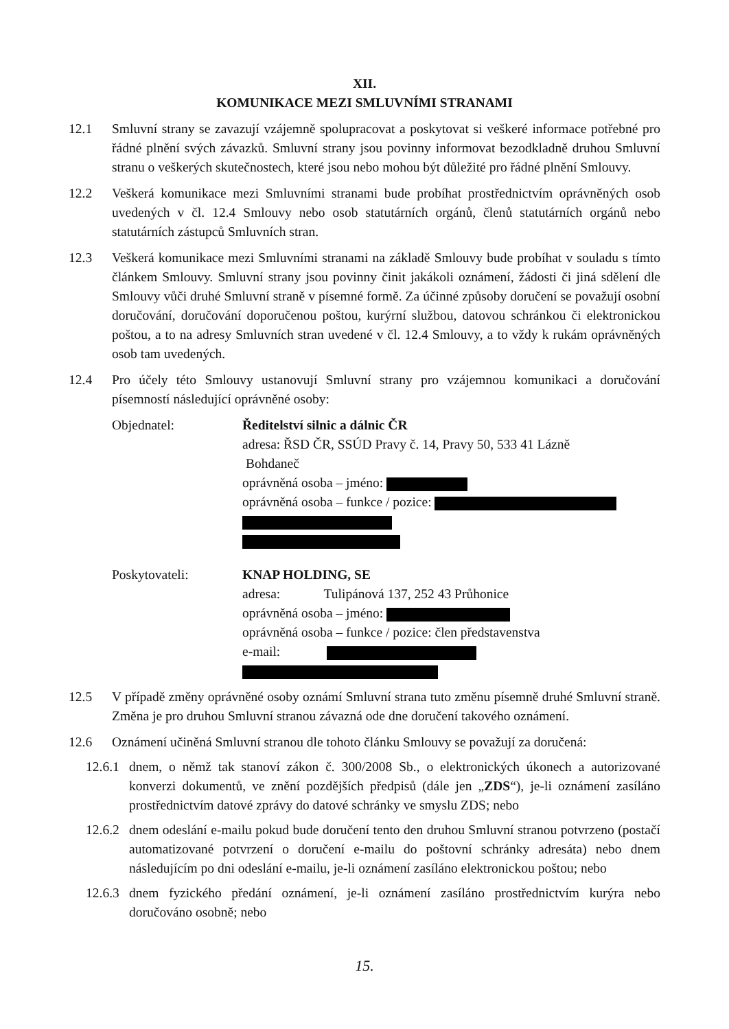XII.
KOMUNIKACE MEZI SMLUVNÍMI STRANAMI
12.1 Smluvní strany se zavazují vzájemně spolupracovat a poskytovat si veškeré informace potřebné pro řádné plnění svých závazků. Smluvní strany jsou povinny informovat bezodkladně druhou Smluvní stranu o veškerých skutečnostech, které jsou nebo mohou být důležité pro řádné plnění Smlouvy.
12.2 Veškerá komunikace mezi Smluvními stranami bude probíhat prostřednictvím oprávněných osob uvedených v čl. 12.4 Smlouvy nebo osob statutárních orgánů, členů statutárních orgánů nebo statutárních zástupců Smluvních stran.
12.3 Veškerá komunikace mezi Smluvními stranami na základě Smlouvy bude probíhat v souladu s tímto článkem Smlouvy. Smluvní strany jsou povinny činit jakákoli oznámení, žádosti či jiná sdělení dle Smlouvy vůči druhé Smluvní straně v písemné formě. Za účinné způsoby doručení se považují osobní doručování, doručování doporučenou poštou, kurýrní službou, datovou schránkou či elektronickou poštou, a to na adresy Smluvních stran uvedené v čl. 12.4 Smlouvy, a to vždy k rukám oprávněných osob tam uvedených.
12.4 Pro účely této Smlouvy ustanovují Smluvní strany pro vzájemnou komunikaci a doručování písemností následující oprávněné osoby:
Objednatel: Ředitelství silnic a dálnic ČR
adresa: ŘSD ČR, SSÚD Pravy č. 14, Pravy 50, 533 41 Lázně
Bohdaneč
oprávněná osoba – jméno:
oprávněná osoba – funkce / pozice:
Poskytovateli: KNAP HOLDING, SE
adresa: Tulipánová 137, 252 43 Průhonice
oprávněná osoba – jméno:
oprávněná osoba – funkce / pozice: člen představenstva
e-mail:
12.5 V případě změny oprávněné osoby oznámí Smluvní strana tuto změnu písemně druhé Smluvní straně. Změna je pro druhou Smluvní stranou závazná ode dne doručení takového oznámení.
12.6 Oznámení učiněná Smluvní stranou dle tohoto článku Smlouvy se považují za doručená:
12.6.1
dnem, o němž tak stanoví zákon č. 300/2008 Sb., o elektronických úkonech a autorizované konverzi dokumentů, ve znění pozdějších předpisů (dále jen „ZDS“), je-li oznámení zasíláno prostřednictvím datové zprávy do datové schránky ve smyslu ZDS; nebo
12.6.2
dnem odeslání e-mailu pokud bude doručení tento den druhou Smluvní stranou potvrzeno (postačí automatizované potvrzení o doručení e-mailu do poštovní schránky adresáta) nebo dnem následujícím po dni odeslání e-mailu, je-li oznámení zasíláno elektronickou poštou; nebo
12.6.3
dnem fyzického předání oznámení, je-li oznámení zasíláno prostřednictvím kurýra nebo doručováno osobně; nebo
15.